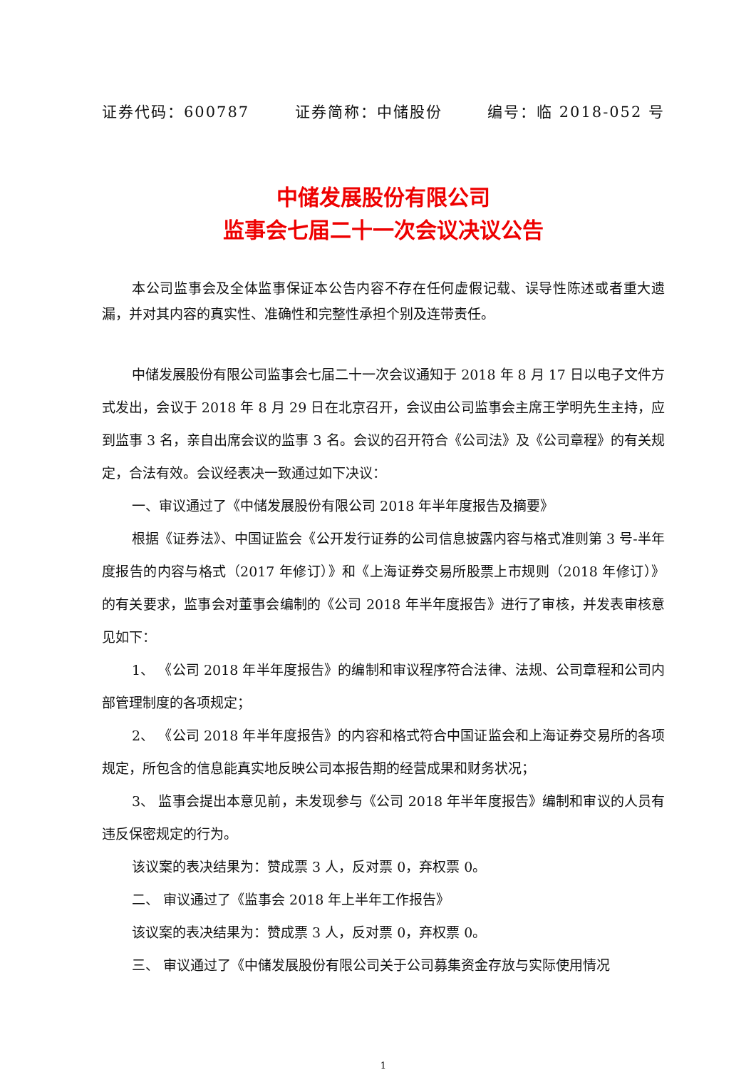证券代码：600787 证券简称：中储股份 编号：临 2018-052 号
中储发展股份有限公司
监事会七届二十一次会议决议公告
本公司监事会及全体监事保证本公告内容不存在任何虚假记载、误导性陈述或者重大遗漏，并对其内容的真实性、准确性和完整性承担个别及连带责任。
中储发展股份有限公司监事会七届二十一次会议通知于 2018 年 8 月 17 日以电子文件方式发出，会议于 2018 年 8 月 29 日在北京召开，会议由公司监事会主席王学明先生主持，应到监事 3 名，亲自出席会议的监事 3 名。会议的召开符合《公司法》及《公司章程》的有关规定，合法有效。会议经表决一致通过如下决议：
一、审议通过了《中储发展股份有限公司 2018 年半年度报告及摘要》
根据《证券法》、中国证监会《公开发行证券的公司信息披露内容与格式准则第 3 号-半年度报告的内容与格式（2017 年修订）》和《上海证券交易所股票上市规则（2018 年修订）》的有关要求，监事会对董事会编制的《公司 2018 年半年度报告》进行了审核，并发表审核意见如下：
1、 《公司 2018 年半年度报告》的编制和审议程序符合法律、法规、公司章程和公司内部管理制度的各项规定；
2、 《公司 2018 年半年度报告》的内容和格式符合中国证监会和上海证券交易所的各项规定，所包含的信息能真实地反映公司本报告期的经营成果和财务状况；
3、 监事会提出本意见前，未发现参与《公司 2018 年半年度报告》编制和审议的人员有违反保密规定的行为。
该议案的表决结果为：赞成票 3 人，反对票 0，弃权票 0。
二、 审议通过了《监事会 2018 年上半年工作报告》
该议案的表决结果为：赞成票 3 人，反对票 0，弃权票 0。
三、 审议通过了《中储发展股份有限公司关于公司募集资金存放与实际使用情况
1